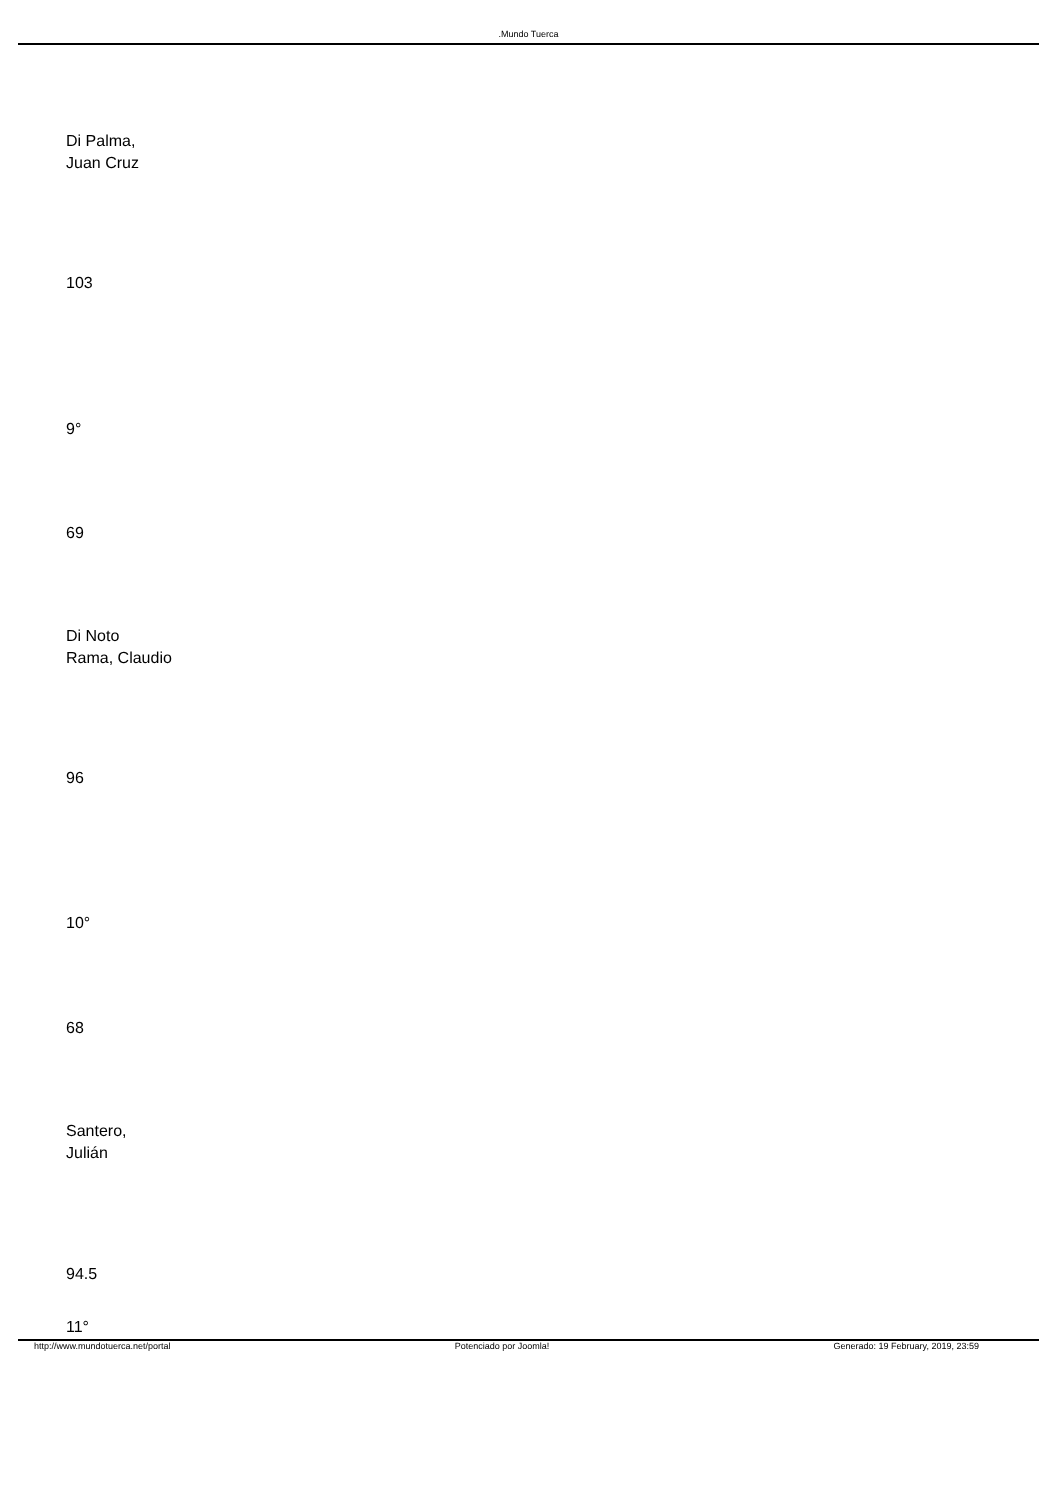.Mundo Tuerca
Di Palma,
Juan Cruz
103
9°
69
Di Noto
Rama, Claudio
96
10°
68
Santero,
Julián
94.5
11°
http://www.mundotuerca.net/portal Potenciado por Joomla! Generado: 19 February, 2019, 23:59